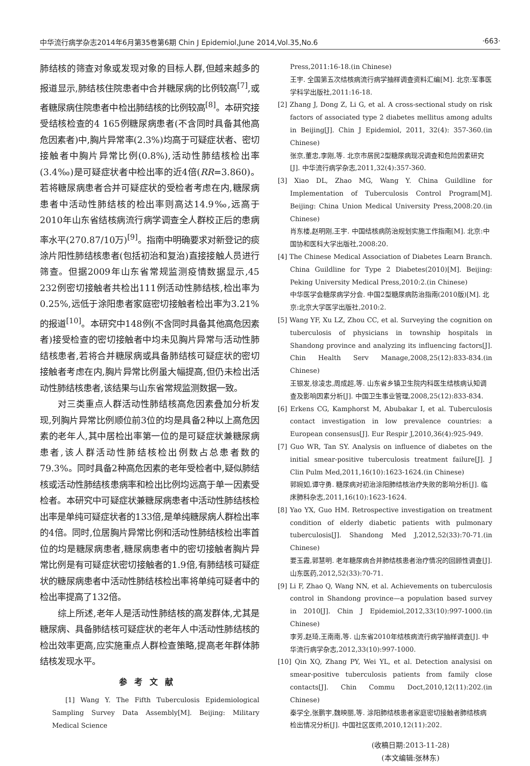中华流行病学杂志2014年6月第35卷第6期 Chin J Epidemiol,June 2014,Vol.35,No.6 ·663·
肺结核的筛查对象或发现对象的目标人群,但越来越多的报道显示,肺结核住院患者中合并糖尿病的比例较高<sup>[7]</sup>,或者糖尿病住院患者中检出肺结核的比例较高<sup>[8]</sup>。本研究接受结核检查的4 165例糖尿病患者(不含同时具备其他高危因素者)中,胸片异常率(2.3%)均高于可疑症状者、密切接触者中胸片异常比例(0.8%),活动性肺结核检出率(3.4‰)是可疑症状者中检出率的近4倍(RR=3.860)。若将糖尿病患者合并可疑症状的受检者考虑在内,糖尿病患者中活动性肺结核的检出率则高达14.9‰,远高于2010年山东省结核病流行病学调查全人群校正后的患病率水平(270.87/10万)<sup>[9]</sup>。指南中明确要求对新登记的痰涂片阳性肺结核患者(包括初治和复治)直接接触人员进行筛查。但据2009年山东省常规监测疫情数据显示,45 232例密切接触者共检出111例活动性肺结核,检出率为0.25%,远低于涂阳患者家庭密切接触者检出率为3.21%的报道<sup>[10]</sup>。本研究中148例(不含同时具备其他高危因素者)接受检查的密切接触者中均未见胸片异常与活动性肺结核患者,若将合并糖尿病或具备肺结核可疑症状的密切接触者考虑在内,胸片异常比例虽大幅提高,但仍未检出活动性肺结核患者,该结果与山东省常规监测数据一致。
对三类重点人群活动性肺结核高危因素叠加分析发现,列胸片异常比例顺位前3位的均是具备2种以上高危因素的老年人,其中居检出率第一位的是可疑症状兼糖尿病患者,该人群活动性肺结核检出例数占总患者数的79.3%。同时具备2种高危因素的老年受检者中,疑似肺结核或活动性肺结核患病率和检出比例均远高于单一因素受检者。本研究中可疑症状兼糖尿病患者中活动性肺结核检出率是单纯可疑症状者的133倍,是单纯糖尿病人群检出率的4倍。同时,位居胸片异常比例和活动性肺结核检出率首位的均是糖尿病患者,糖尿病患者中的密切接触者胸片异常比例是有可疑症状密切接触者的1.9倍,有肺结核可疑症状的糖尿病患者中活动性肺结核检出率将单纯可疑者中的检出率提高了132倍。
综上所述,老年人是活动性肺结核的高发群体,尤其是糖尿病、具备肺结核可疑症状的老年人中活动性肺结核的检出效率更高,应实施重点人群检查策略,提高老年群体肺结核发现水平。
参考文献
[1] Wang Y. The Fifth Tuberculosis Epidemiological Sampling Survey Data Assembly[M]. Beijing: Military Medical Science
Press,2011:16-18.(in Chinese)
王宇. 全国第五次结核病流行病学抽样调查资料汇编[M]. 北京:军事医学科学出版社,2011:16-18.
[2] Zhang J, Dong Z, Li G, et al. A cross-sectional study on risk factors of associated type 2 diabetes mellitus among adults in Beijing[J]. Chin J Epidemiol, 2011, 32(4): 357-360.(in Chinese)
张京,董忠,李刚,等. 北京市居民2型糖尿病现况调查和危险因素研究[J]. 中华流行病学杂志,2011,32(4):357-360.
[3] Xiao DL, Zhao MG, Wang Y. China Guildline for Implementation of Tuberculosis Control Program[M]. Beijing: China Union Medical University Press,2008:20.(in Chinese)
肖东楼,赵明刚,王宇. 中国结核病防治规划实施工作指南[M]. 北京:中国协和医科大学出版社,2008:20.
[4] The Chinese Medical Association of Diabetes Learn Branch. China Guildline for Type 2 Diabetes(2010)[M]. Beijing: Peking University Medical Press,2010:2.(in Chinese)
中华医学会糖尿病学分会. 中国2型糖尿病防治指南(2010版)[M]. 北京:北京大学医学出版社,2010:2.
[5] Wang YF, Xu LZ, Zhou CC, et al. Surveying the cognition on tuberculosis of physicians in township hospitals in Shandong province and analyzing its influencing factors[J]. Chin Health Serv Manage,2008,25(12):833-834.(in Chinese)
王银发,徐凌忠,周成超,等. 山东省乡镇卫生院内科医生结核病认知调查及影响因素分析[J]. 中国卫生事业管理,2008,25(12):833-834.
[6] Erkens CG, Kamphorst M, Abubakar I, et al. Tuberculosis contact investigation in low prevalence countries: a European consensus[J]. Eur Respir J,2010,36(4):925-949.
[7] Guo WR, Tan SY. Analysis on influence of diabetes on the initial smear-positive tuberculosis treatment failure[J]. J Clin Pulm Med,2011,16(10):1623-1624.(in Chinese)
郭婉如,谭守勇. 糖尿病对初治涂阳肺结核治疗失败的影响分析[J]. 临床肺科杂志,2011,16(10):1623-1624.
[8] Yao YX, Guo HM. Retrospective investigation on treatment condition of elderly diabetic patients with pulmonary tuberculosis[J]. Shandong Med J,2012,52(33):70-71.(in Chinese)
要玉霞,郭慧明. 老年糖尿病合并肺结核患者治疗情况的回顾性调查[J]. 山东医药,2012,52(33):70-71.
[9] Li F, Zhao Q, Wang NN, et al. Achievements on tuberculosis control in Shandong province—a population based survey in 2010[J]. Chin J Epidemiol,2012,33(10):997-1000.(in Chinese)
李芳,赵琦,王南南,等. 山东省2010年结核病流行病学抽样调查[J]. 中华流行病学杂志,2012,33(10):997-1000.
[10] Qin XQ, Zhang PY, Wei YL, et al. Detection analysisi on smear-positive tuberculosis patients from family close contacts[J]. Chin Commu Doct,2010,12(11):202.(in Chinese)
秦学全,张鹏宇,魏映丽,等. 涂阳肺结核患者家庭密切接触者肺结核病检出情况分析[J]. 中国社区医师,2010,12(11):202.
(收稿日期:2013-11-28)
(本文编辑:张林东)